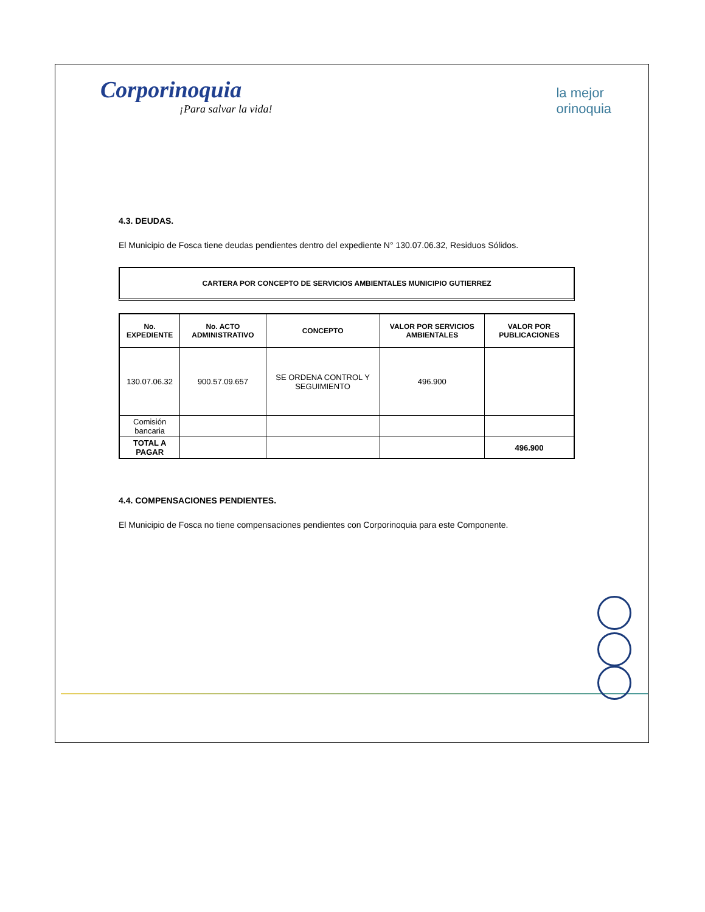Corporinoquia
¡Para salvar la vida!
la mejor
orinoquia
4.3. DEUDAS.
El Municipio de Fosca tiene deudas pendientes dentro del expediente N° 130.07.06.32, Residuos Sólidos.
CARTERA POR CONCEPTO DE SERVICIOS AMBIENTALES MUNICIPIO GUTIERREZ
| No. EXPEDIENTE | No. ACTO ADMINISTRATIVO | CONCEPTO | VALOR POR SERVICIOS AMBIENTALES | VALOR POR PUBLICACIONES |
| --- | --- | --- | --- | --- |
| 130.07.06.32 | 900.57.09.657 | SE ORDENA CONTROL Y SEGUIMIENTO | 496.900 | |
| Comisión bancaria | | | | |
| TOTAL A PAGAR | | | | 496.900 |
4.4. COMPENSACIONES PENDIENTES.
El Municipio de Fosca no tiene compensaciones pendientes con Corporinoquia para este Componente.